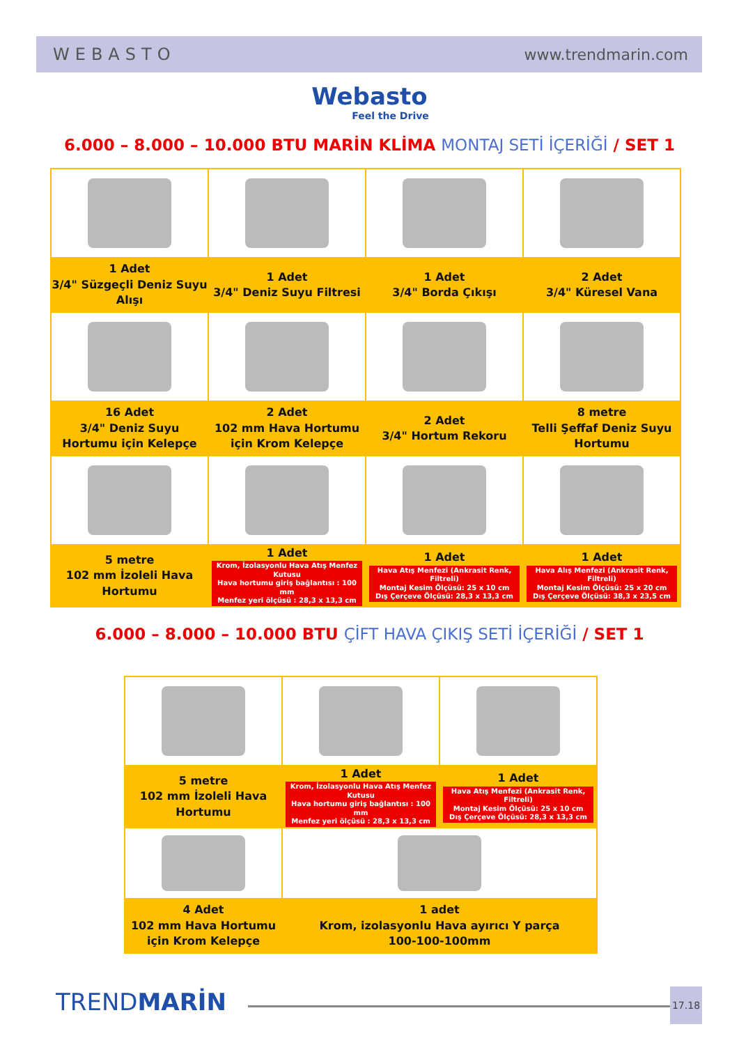WEBASTO www.trendmarin.com
Webasto
Feel the Drive
6.000 – 8.000 – 10.000 BTU MARİN KLİMA MONTAJ SETİ İÇERİĞİ / SET 1
| 1 Adet 3/4" Süzgeçli Deniz Suyu Alışı | 1 Adet 3/4" Deniz Suyu Filtresi | 1 Adet 3/4" Borda Çıkışı | 2 Adet 3/4" Küresel Vana |
| 16 Adet 3/4" Deniz Suyu Hortumu için Kelepçe | 2 Adet 102 mm Hava Hortumu için Krom Kelepçe | 2 Adet 3/4" Hortum Rekoru | 8 metre Telli Şeffaf Deniz Suyu Hortumu |
| 5 metre 102 mm İzoleli Hava Hortumu | 1 Adet Krom, İzolasyonlu Hava Atış Menfez Kutusu Hava hortumu giriş bağlantısı : 100 mm Menfez yeri ölçüsü : 28,3 x 13,3 cm | 1 Adet Hava Atış Menfezi (Ankrasit Renk, Filtreli) Montaj Kesim Ölçüsü: 25 x 10 cm Dış Çerçeve Ölçüsü: 28,3 x 13,3 cm | 1 Adet Hava Alış Menfezi (Ankrasit Renk, Filtreli) Montaj Kesim Ölçüsü: 25 x 20 cm Dış Çerçeve Ölçüsü: 38,3 x 23,5 cm |
6.000 – 8.000 – 10.000 BTU ÇİFT HAVA ÇIKIŞ SETİ İÇERİĞİ / SET 1
| 5 metre 102 mm İzoleli Hava Hortumu | 1 Adet Krom, İzolasyonlu Hava Atış Menfez Kutusu Hava hortumu giriş bağlantısı : 100 mm Menfez yeri ölçüsü : 28,3 x 13,3 cm | 1 Adet Hava Atış Menfezi (Ankrasit Renk, Filtreli) Montaj Kesim Ölçüsü: 25 x 10 cm Dış Çerçeve Ölçüsü: 28,3 x 13,3 cm |
| 4 Adet 102 mm Hava Hortumu için Krom Kelepçe | 1 adet Krom, izolasyonlu Hava ayırıcı Y parça 100-100-100mm | |
TRENDMARİN 17.18